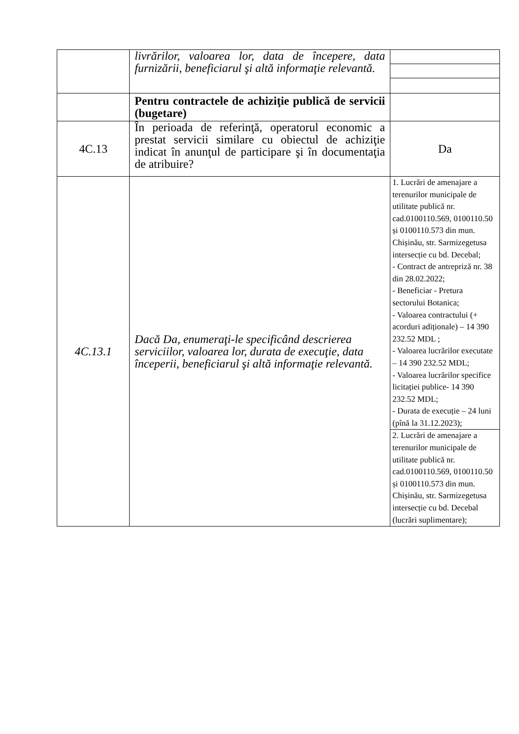| | livrărilor, valoarea lor, data de începere, data furnizării, beneficiarul şi altă informaţie relevantă. | |
| | Pentru contractele de achiziţie publică de servicii (bugetare) | |
| 4C.13 | În perioada de referinţă, operatorul economic a prestat servicii similare cu obiectul de achiziţie indicat în anunţul de participare şi în documentaţia de atribuire? | Da |
| 4C.13.1 | Dacă Da, enumeraţi-le specificând descrierea serviciilor, valoarea lor, durata de execuţie, data începerii, beneficiarul şi altă informaţie relevantă. | 1. Lucrări de amenajare a terenurilor municipale de utilitate publică nr. cad.0100110.569, 0100110.50 și 0100110.573 din mun. Chișinău, str. Sarmizegetusa intersecție cu bd. Decebal; - Contract de antrepriză nr. 38 din 28.02.2022; - Beneficiar - Pretura sectorului Botanica; - Valoarea contractului (+ acorduri adiționale) – 14 390 232.52 MDL ; - Valoarea lucrărilor executate – 14 390 232.52 MDL; - Valoarea lucrărilor specifice licitației publice- 14 390 232.52 MDL; - Durata de execuție – 24 luni (pînă la 31.12.2023); |
| | | 2. Lucrări de amenajare a terenurilor municipale de utilitate publică nr. cad.0100110.569, 0100110.50 și 0100110.573 din mun. Chișinău, str. Sarmizegetusa intersecție cu bd. Decebal (lucrări suplimentare); |